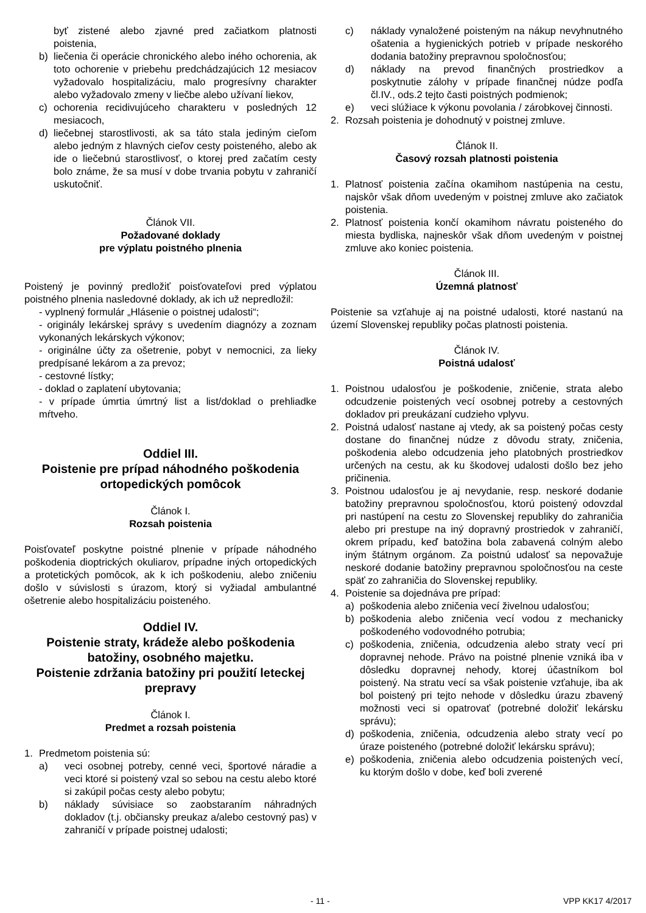byť zistené alebo zjavné pred začiatkom platnosti poistenia,
b) liečenia či operácie chronického alebo iného ochorenia, ak toto ochorenie v priebehu predchádzajúcich 12 mesiacov vyžadovalo hospitalizáciu, malo progresívny charakter alebo vyžadovalo zmeny v liečbe alebo užívaní liekov,
c) ochorenia recidivujúceho charakteru v posledných 12 mesiacoch,
d) liečebnej starostlivosti, ak sa táto stala jediným cieľom alebo jedným z hlavných cieľov cesty poisteného, alebo ak ide o liečebnú starostlivosť, o ktorej pred začatím cesty bolo známe, že sa musí v dobe trvania pobytu v zahraničí uskutočniť.
Článok VII.
Požadované doklady
pre výplatu poistného plnenia
Poistený je povinný predložiť poisťovateľovi pred výplatou poistného plnenia nasledovné doklady, ak ich už nepredložil:
- vyplnený formulár „Hlásenie o poistnej udalosti“;
- originály lekárskej správy s uvedením diagnózy a zoznam vykonaných lekárskych výkonov;
- originálne účty za ošetrenie, pobyt v nemocnici, za lieky predpísané lekárom a za prevoz;
- cestovné lístky;
- doklad o zaplatení ubytovania;
- v prípade úmrtia úmrtný list a list/doklad o prehliadke mŕtveho.
Oddiel III.
Poistenie pre prípad náhodného poškodenia ortopedických pomôcok
Článok I.
Rozsah poistenia
Poisťovateľ poskytne poistné plnenie v prípade náhodného poškodenia dioptrických okuliarov, prípadne iných ortopedických a protetických pomôcok, ak k ich poškodeniu, alebo zničeniu došlo v súvislosti s úrazom, ktorý si vyžiadal ambulantné ošetrenie alebo hospitalizáciu poisteného.
Oddiel IV.
Poistenie straty, krádeže alebo poškodenia batožiny, osobného majetku.
Poistenie zdržania batožiny pri použití leteckej prepravy
Článok I.
Predmet a rozsah poistenia
1. Predmetom poistenia sú:
a) veci osobnej potreby, cenné veci, športové náradie a veci ktoré si poistený vzal so sebou na cestu alebo ktoré si zakúpil počas cesty alebo pobytu;
b) náklady súvisiace so zaobstaraním náhradných dokladov (t.j. občiansky preukaz a/alebo cestovný pas) v zahraničí v prípade poistnej udalosti;
c) náklady vynaložené poisteným na nákup nevyhnutného ošatenia a hygienických potrieb v prípade neskorého dodania batožiny prepravnou spoločnosťou;
d) náklady na prevod finančných prostriedkov a poskytnutie zálohy v prípade finančnej núdze podľa čl.IV., ods.2 tejto časti poistných podmienok;
e) veci slúžiace k výkonu povolania / zárobkovej činnosti.
2. Rozsah poistenia je dohodnutý v poistnej zmluve.
Článok II.
Časový rozsah platnosti poistenia
1. Platnosť poistenia začína okamihom nastúpenia na cestu, najskôr však dňom uvedeným v poistnej zmluve ako začiatok poistenia.
2. Platnosť poistenia končí okamihom návratu poisteného do miesta bydliska, najneskôr však dňom uvedeným v poistnej zmluve ako koniec poistenia.
Článok III.
Územná platnosť
Poistenie sa vzťahuje aj na poistné udalosti, ktoré nastanú na území Slovenskej republiky počas platnosti poistenia.
Článok IV.
Poistná udalosť
1. Poistnou udalosťou je poškodenie, zničenie, strata alebo odcudzenie poistených vecí osobnej potreby a cestovných dokladov pri preukázaní cudzieho vplyvu.
2. Poistná udalosť nastane aj vtedy, ak sa poistený počas cesty dostane do finančnej núdze z dôvodu straty, zničenia, poškodenia alebo odcudzenia jeho platobných prostriedkov určených na cestu, ak ku škodovej udalosti došlo bez jeho pričinenia.
3. Poistnou udalosťou je aj nevydanie, resp. neskoré dodanie batožiny prepravnou spoločnosťou, ktorú poistený odovzdal pri nastúpení na cestu zo Slovenskej republiky do zahraničia alebo pri prestupe na iný dopravný prostriedok v zahraničí, okrem prípadu, keď batožina bola zabavená colným alebo iným štátnym orgánom. Za poistnú udalosť sa nepovažuje neskoré dodanie batožiny prepravnou spoločnosťou na ceste späť zo zahraničia do Slovenskej republiky.
4. Poistenie sa dojednáva pre prípad:
a) poškodenia alebo zničenia vecí živelnou udalosťou;
b) poškodenia alebo zničenia vecí vodou z mechanicky poškodeného vodovodného potrubia;
c) poškodenia, zničenia, odcudzenia alebo straty vecí pri dopravnej nehode. Právo na poistné plnenie vzniká iba v dôsledku dopravnej nehody, ktorej účastníkom bol poistený. Na stratu vecí sa však poistenie vzťahuje, iba ak bol poistený pri tejto nehode v dôsledku úrazu zbavený možnosti veci si opatrovať (potrebné doložiť lekársku správu);
d) poškodenia, zničenia, odcudzenia alebo straty vecí po úraze poisteného (potrebné doložiť lekársku správu);
e) poškodenia, zničenia alebo odcudzenia poistených vecí, ku ktorým došlo v dobe, keď boli zverené
- 11 - VPP KK17 4/2017